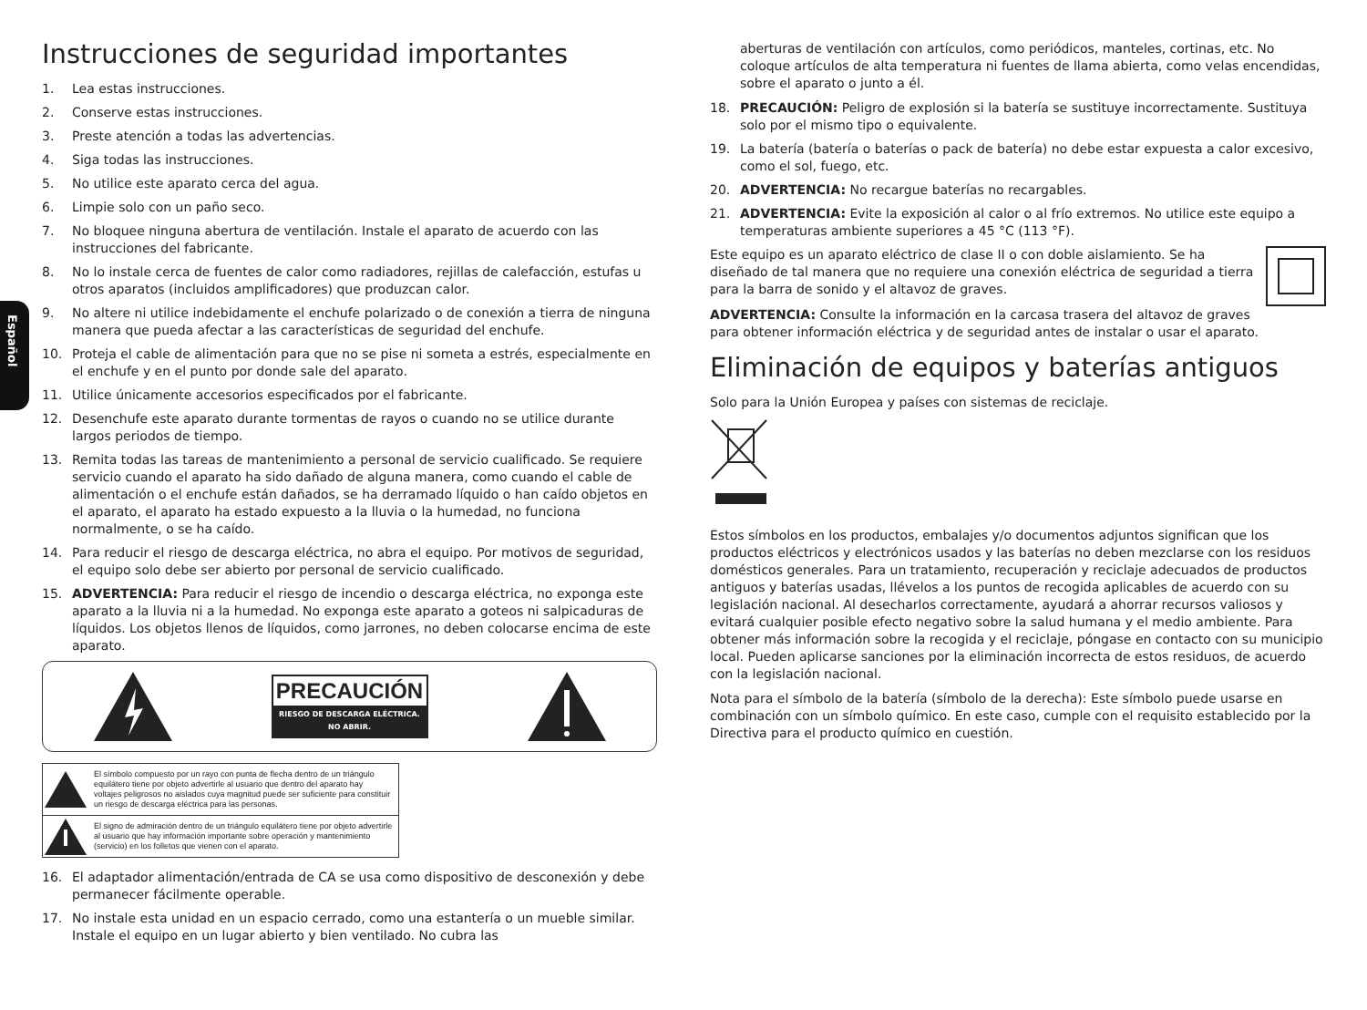Español
Instrucciones de seguridad importantes
1. Lea estas instrucciones.
2. Conserve estas instrucciones.
3. Preste atención a todas las advertencias.
4. Siga todas las instrucciones.
5. No utilice este aparato cerca del agua.
6. Limpie solo con un paño seco.
7. No bloquee ninguna abertura de ventilación. Instale el aparato de acuerdo con las instrucciones del fabricante.
8. No lo instale cerca de fuentes de calor como radiadores, rejillas de calefacción, estufas u otros aparatos (incluidos amplificadores) que produzcan calor.
9. No altere ni utilice indebidamente el enchufe polarizado o de conexión a tierra de ninguna manera que pueda afectar a las características de seguridad del enchufe.
10. Proteja el cable de alimentación para que no se pise ni someta a estrés, especialmente en el enchufe y en el punto por donde sale del aparato.
11. Utilice únicamente accesorios especificados por el fabricante.
12. Desenchufe este aparato durante tormentas de rayos o cuando no se utilice durante largos periodos de tiempo.
13. Remita todas las tareas de mantenimiento a personal de servicio cualificado. Se requiere servicio cuando el aparato ha sido dañado de alguna manera, como cuando el cable de alimentación o el enchufe están dañados, se ha derramado líquido o han caído objetos en el aparato, el aparato ha estado expuesto a la lluvia o la humedad, no funciona normalmente, o se ha caído.
14. Para reducir el riesgo de descarga eléctrica, no abra el equipo. Por motivos de seguridad, el equipo solo debe ser abierto por personal de servicio cualificado.
15. ADVERTENCIA: Para reducir el riesgo de incendio o descarga eléctrica, no exponga este aparato a la lluvia ni a la humedad. No exponga este aparato a goteos ni salpicaduras de líquidos. Los objetos llenos de líquidos, como jarrones, no deben colocarse encima de este aparato.
PRECAUCIÓN
RIESGO DE DESCARGA ELÉCTRICA.
NO ABRIR.
El símbolo compuesto por un rayo con punta de flecha dentro de un triángulo equilátero tiene por objeto advertirle al usuario que dentro del aparato hay voltajes peligrosos no aislados cuya magnitud puede ser suficiente para constituir un riesgo de descarga eléctrica para las personas.
El signo de admiración dentro de un triángulo equilátero tiene por objeto advertirle al usuario que hay información importante sobre operación y mantenimiento (servicio) en los folletos que vienen con el aparato.
16. El adaptador alimentación/entrada de CA se usa como dispositivo de desconexión y debe permanecer fácilmente operable.
17. No instale esta unidad en un espacio cerrado, como una estantería o un mueble similar. Instale el equipo en un lugar abierto y bien ventilado. No cubra las
aberturas de ventilación con artículos, como periódicos, manteles, cortinas, etc. No coloque artículos de alta temperatura ni fuentes de llama abierta, como velas encendidas, sobre el aparato o junto a él.
18. PRECAUCIÓN: Peligro de explosión si la batería se sustituye incorrectamente. Sustituya solo por el mismo tipo o equivalente.
19. La batería (batería o baterías o pack de batería) no debe estar expuesta a calor excesivo, como el sol, fuego, etc.
20. ADVERTENCIA: No recargue baterías no recargables.
21. ADVERTENCIA: Evite la exposición al calor o al frío extremos. No utilice este equipo a temperaturas ambiente superiores a 45 °C (113 °F).
Este equipo es un aparato eléctrico de clase II o con doble aislamiento. Se ha diseñado de tal manera que no requiere una conexión eléctrica de seguridad a tierra para la barra de sonido y el altavoz de graves.
ADVERTENCIA: Consulte la información en la carcasa trasera del altavoz de graves para obtener información eléctrica y de seguridad antes de instalar o usar el aparato.
Eliminación de equipos y baterías antiguos
Solo para la Unión Europea y países con sistemas de reciclaje.
Estos símbolos en los productos, embalajes y/o documentos adjuntos significan que los productos eléctricos y electrónicos usados y las baterías no deben mezclarse con los residuos domésticos generales. Para un tratamiento, recuperación y reciclaje adecuados de productos antiguos y baterías usadas, llévelos a los puntos de recogida aplicables de acuerdo con su legislación nacional. Al desecharlos correctamente, ayudará a ahorrar recursos valiosos y evitará cualquier posible efecto negativo sobre la salud humana y el medio ambiente. Para obtener más información sobre la recogida y el reciclaje, póngase en contacto con su municipio local. Pueden aplicarse sanciones por la eliminación incorrecta de estos residuos, de acuerdo con la legislación nacional.
Nota para el símbolo de la batería (símbolo de la derecha): Este símbolo puede usarse en combinación con un símbolo químico. En este caso, cumple con el requisito establecido por la Directiva para el producto químico en cuestión.